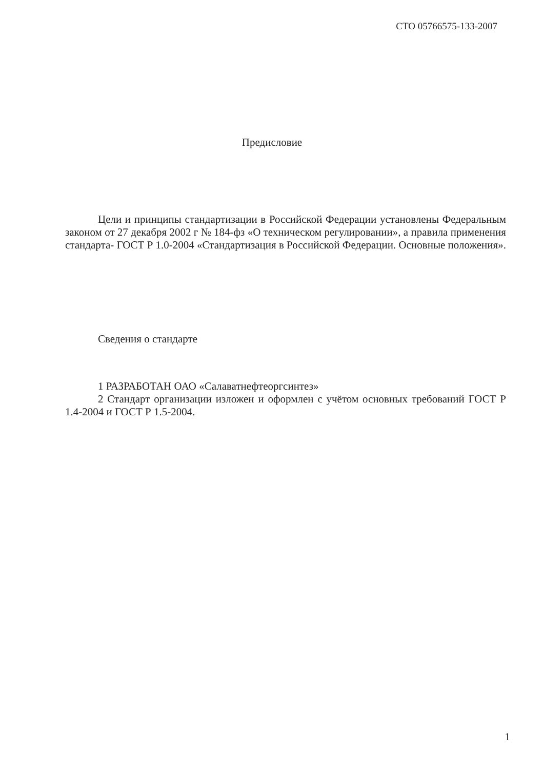СТО 05766575-133-2007
Предисловие
Цели и принципы стандартизации в Российской Федерации установлены Федеральным законом от 27 декабря 2002 г № 184-фз «О техническом регулировании», а правила применения стандарта- ГОСТ Р 1.0-2004 «Стандартизация в Российской Федерации. Основные положения».
Сведения о стандарте
1 РАЗРАБОТАН ОАО «Салаватнефтеоргсинтез»
2 Стандарт организации изложен и оформлен с учётом основных требований ГОСТ Р 1.4-2004 и ГОСТ Р 1.5-2004.
1